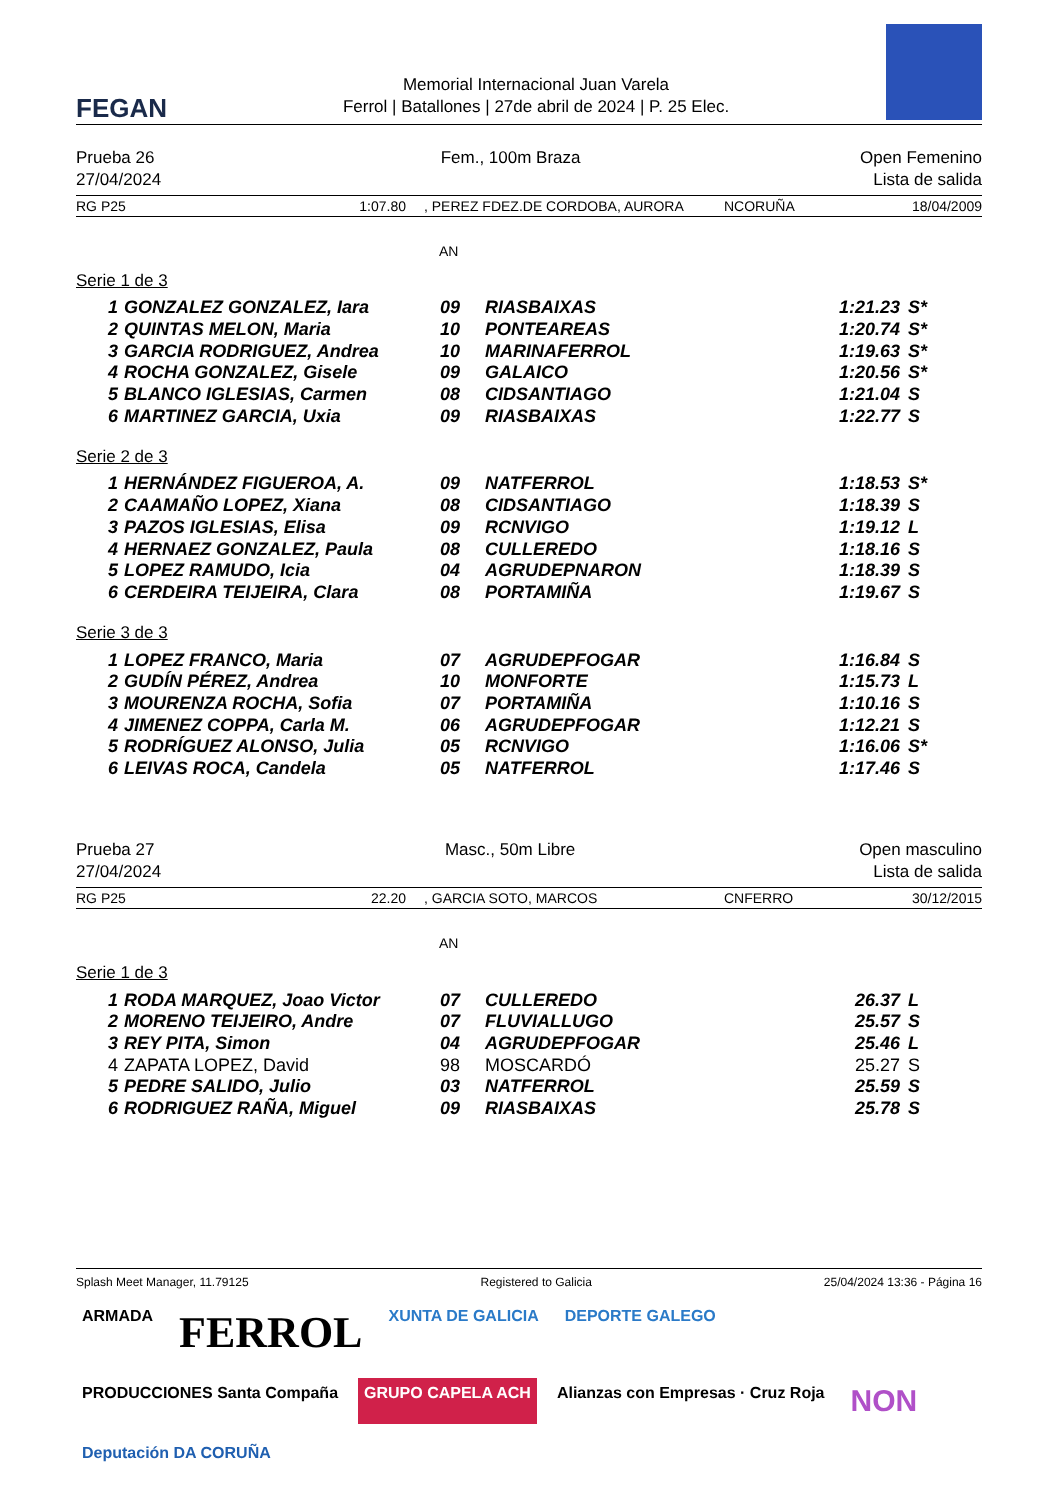FEGAN
Memorial Internacional Juan Varela
Ferrol | Batallones | 27de abril de 2024 | P. 25 Elec.
Prueba 26
27/04/2024
Fem., 100m Braza Open Femenino
Lista de salida
RG P25 1:07.80, PEREZ FDEZ.DE CORDOBA, AURORA NCORUÑA 18/04/2009
AN
Serie 1 de 3
| 1 | GONZALEZ GONZALEZ, Iara | 09 | RIASBAIXAS | 1:21.23 | S* |
| 2 | QUINTAS MELON, Maria | 10 | PONTEAREAS | 1:20.74 | S* |
| 3 | GARCIA RODRIGUEZ, Andrea | 10 | MARINAFERROL | 1:19.63 | S* |
| 4 | ROCHA GONZALEZ, Gisele | 09 | GALAICO | 1:20.56 | S* |
| 5 | BLANCO IGLESIAS, Carmen | 08 | CIDSANTIAGO | 1:21.04 | S |
| 6 | MARTINEZ GARCIA, Uxia | 09 | RIASBAIXAS | 1:22.77 | S |
Serie 2 de 3
| 1 | HERNÁNDEZ FIGUEROA, A. | 09 | NATFERROL | 1:18.53 | S* |
| 2 | CAAMAÑO LOPEZ, Xiana | 08 | CIDSANTIAGO | 1:18.39 | S |
| 3 | PAZOS IGLESIAS, Elisa | 09 | RCNVIGO | 1:19.12 | L |
| 4 | HERNAEZ GONZALEZ, Paula | 08 | CULLEREDO | 1:18.16 | S |
| 5 | LOPEZ RAMUDO, Icia | 04 | AGRUDEPNARON | 1:18.39 | S |
| 6 | CERDEIRA TEIJEIRA, Clara | 08 | PORTAMIÑA | 1:19.67 | S |
Serie 3 de 3
| 1 | LOPEZ FRANCO, Maria | 07 | AGRUDEPFOGAR | 1:16.84 | S |
| 2 | GUDÍN PÉREZ, Andrea | 10 | MONFORTE | 1:15.73 | L |
| 3 | MOURENZA ROCHA, Sofia | 07 | PORTAMIÑA | 1:10.16 | S |
| 4 | JIMENEZ COPPA, Carla M. | 06 | AGRUDEPFOGAR | 1:12.21 | S |
| 5 | RODRÍGUEZ ALONSO, Julia | 05 | RCNVIGO | 1:16.06 | S* |
| 6 | LEIVAS ROCA, Candela | 05 | NATFERROL | 1:17.46 | S |
Prueba 27
27/04/2024
Masc., 50m Libre Open masculino
Lista de salida
RG P25 22.20, GARCIA SOTO, MARCOS CNFERRO 30/12/2015
AN
Serie 1 de 3
| 1 | RODA MARQUEZ, Joao Victor | 07 | CULLEREDO | 26.37 | L |
| 2 | MORENO TEIJEIRO, Andre | 07 | FLUVIALLUGO | 25.57 | S |
| 3 | REY PITA, Simon | 04 | AGRUDEPFOGAR | 25.46 | L |
| 4 | ZAPATA LOPEZ, David | 98 | MOSCARDÓ | 25.27 | S |
| 5 | PEDRE SALIDO, Julio | 03 | NATFERROL | 25.59 | S |
| 6 | RODRIGUEZ RAÑA, Miguel | 09 | RIASBAIXAS | 25.78 | S |
Splash Meet Manager, 11.79125 Registered to Galicia 25/04/2024 13:36 - Página 16
ARMADA
FERROL
XUNTA DE GALICIA
DEPORTE GALEGO
PRODUCCIONES Santa Compaña
GRUPO CAPELA ACH
Alianzas con Empresas · Cruz Roja
NON
Deputación DA CORUÑA